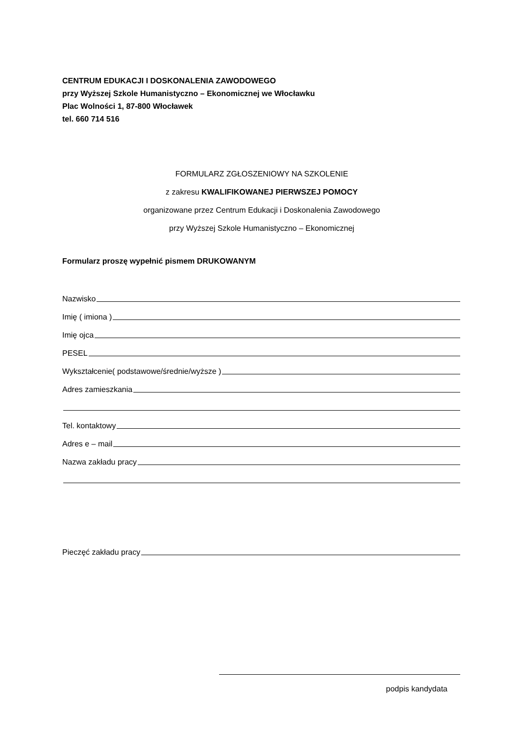CENTRUM EDUKACJI I DOSKONALENIA ZAWODOWEGO
przy Wyższej Szkole Humanistyczno – Ekonomicznej we Włocławku
Plac Wolności 1, 87-800 Włocławek
tel. 660 714 516
FORMULARZ ZGŁOSZENIOWY NA SZKOLENIE
z zakresu KWALIFIKOWANEJ PIERWSZEJ POMOCY
organizowane przez Centrum Edukacji i Doskonalenia Zawodowego
przy Wyższej Szkole Humanistyczno – Ekonomicznej
Formularz proszę wypełnić pismem DRUKOWANYM
Nazwisko
Imię ( imiona )
Imię ojca
PESEL
Wykształcenie( podstawowe/średnie/wyższe )
Adres zamieszkania
Tel. kontaktowy
Adres e – mail
Nazwa zakładu pracy
Pieczęć zakładu pracy
podpis kandydata